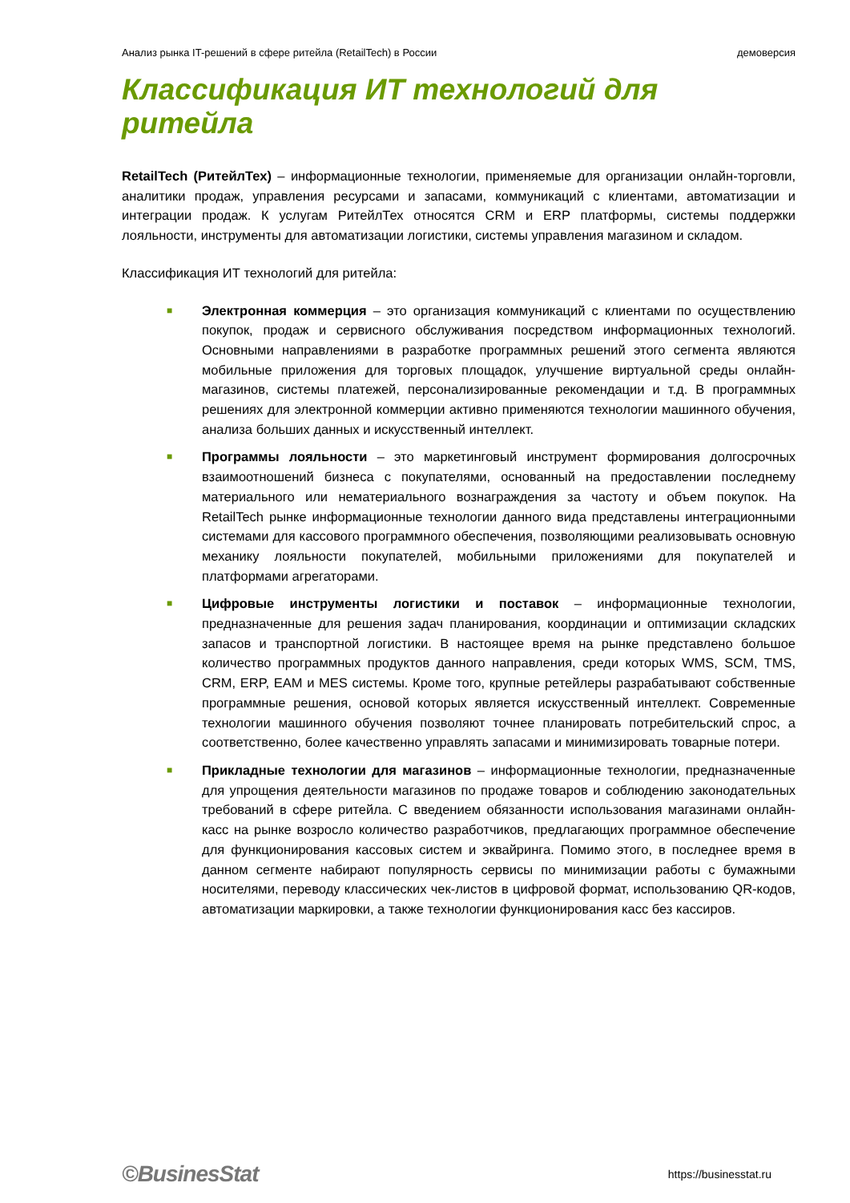Анализ рынка IT-решений в сфере ритейла (RetailTech) в России демоверсия
Классификация ИТ технологий для ритейла
RetailTech (РитейлТех) – информационные технологии, применяемые для организации онлайн-торговли, аналитики продаж, управления ресурсами и запасами, коммуникаций с клиентами, автоматизации и интеграции продаж. К услугам РитейлТех относятся CRM и ERP платформы, системы поддержки лояльности, инструменты для автоматизации логистики, системы управления магазином и складом.
Классификация ИТ технологий для ритейла:
■ Электронная коммерция – это организация коммуникаций с клиентами по осуществлению покупок, продаж и сервисного обслуживания посредством информационных технологий. Основными направлениями в разработке программных решений этого сегмента являются мобильные приложения для торговых площадок, улучшение виртуальной среды онлайн-магазинов, системы платежей, персонализированные рекомендации и т.д. В программных решениях для электронной коммерции активно применяются технологии машинного обучения, анализа больших данных и искусственный интеллект.
■ Программы лояльности – это маркетинговый инструмент формирования долгосрочных взаимоотношений бизнеса с покупателями, основанный на предоставлении последнему материального или нематериального вознаграждения за частоту и объем покупок. На RetailTech рынке информационные технологии данного вида представлены интеграционными системами для кассового программного обеспечения, позволяющими реализовывать основную механику лояльности покупателей, мобильными приложениями для покупателей и платформами агрегаторами.
■ Цифровые инструменты логистики и поставок – информационные технологии, предназначенные для решения задач планирования, координации и оптимизации складских запасов и транспортной логистики. В настоящее время на рынке представлено большое количество программных продуктов данного направления, среди которых WMS, SCM, TMS, CRM, ERP, EAM и MES системы. Кроме того, крупные ретейлеры разрабатывают собственные программные решения, основой которых является искусственный интеллект. Современные технологии машинного обучения позволяют точнее планировать потребительский спрос, а соответственно, более качественно управлять запасами и минимизировать товарные потери.
■ Прикладные технологии для магазинов – информационные технологии, предназначенные для упрощения деятельности магазинов по продаже товаров и соблюдению законодательных требований в сфере ритейла. С введением обязанности использования магазинами онлайн-касс на рынке возросло количество разработчиков, предлагающих программное обеспечение для функционирования кассовых систем и эквайринга. Помимо этого, в последнее время в данном сегменте набирают популярность сервисы по минимизации работы с бумажными носителями, переводу классических чек-листов в цифровой формат, использованию QR-кодов, автоматизации маркировки, а также технологии функционирования касс без кассиров.
©BusinesStat https://businesstat.ru